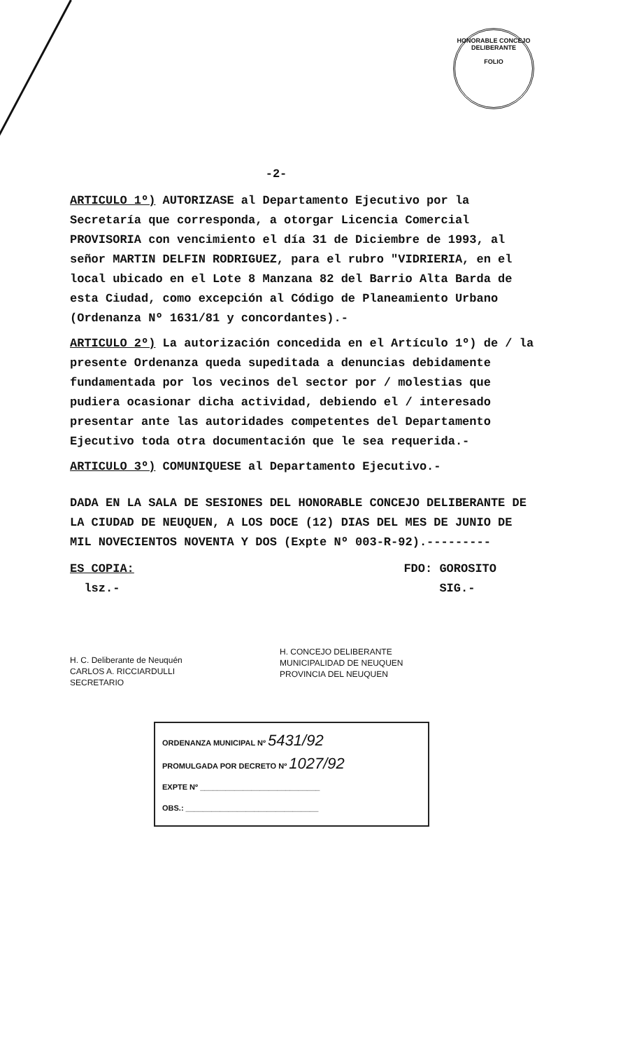HONORABLE CONCEJO DELIBERANTE
FOLIO
-2-
ARTICULO 1º) AUTORIZASE al Departamento Ejecutivo por la Secretaría que corresponda, a otorgar Licencia Comercial PROVISORIA con vencimiento el día 31 de Diciembre de 1993, al señor MARTIN DELFIN RODRIGUEZ, para el rubro "VIDRIERIA, en el local ubicado en el Lote 8 Manzana 82 del Barrio Alta Barda de esta Ciudad, como excepción al Código de Planeamiento Urbano (Ordenanza Nº 1631/81 y concordantes).-
ARTICULO 2º) La autorización concedida en el Artículo 1º) de / la presente Ordenanza queda supeditada a denuncias debidamente fundamentada por los vecinos del sector por / molestias que pudiera ocasionar dicha actividad, debiendo el / interesado presentar ante las autoridades competentes del Departamento Ejecutivo toda otra documentación que le sea requerida.-
ARTICULO 3º) COMUNIQUESE al Departamento Ejecutivo.-
DADA EN LA SALA DE SESIONES DEL HONORABLE CONCEJO DELIBERANTE DE LA CIUDAD DE NEUQUEN, A LOS DOCE (12) DIAS DEL MES DE JUNIO DE MIL NOVECIENTOS NOVENTA Y DOS (Expte Nº 003-R-92).---------
ES COPIA:
lsz.-
FDO: GOROSITO
SIG.-
H. C. Deliberante de Neuquén
CARLOS A. RICCIARDULLI
SECRETARIO
H. CONCEJO DELIBERANTE
MUNICIPALIDAD DE NEUQUEN
PROVINCIA DEL NEUQUEN
ORDENANZA MUNICIPAL Nº 5431/92
PROMULGADA POR DECRETO Nº 1027/92
EXPTE Nº ____________________________
OBS.: _______________________________